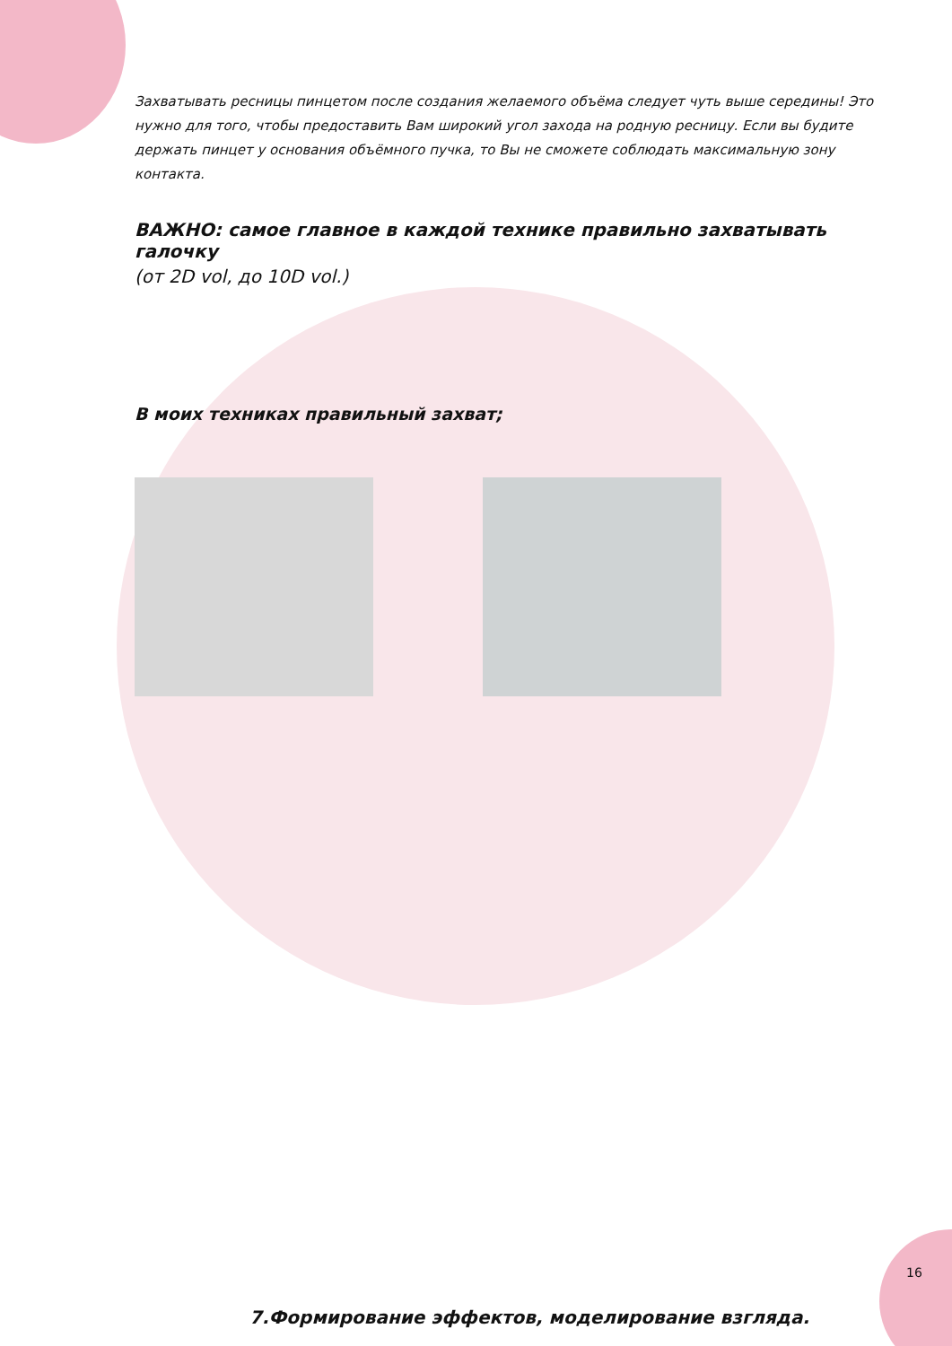Захватывать ресницы пинцетом после создания желаемого объёма следует чуть выше середины! Это нужно для того, чтобы предоставить Вам широкий угол захода на родную ресницу. Если вы будите держать пинцет у основания объёмного пучка, то Вы не сможете соблюдать максимальную зону контакта.
ВАЖНО: самое главное в каждой технике правильно захватывать галочку
(от 2D vol, до 10D vol.)
В моих техниках правильный захват;
7.Формирование эффектов, моделирование взгляда.
16